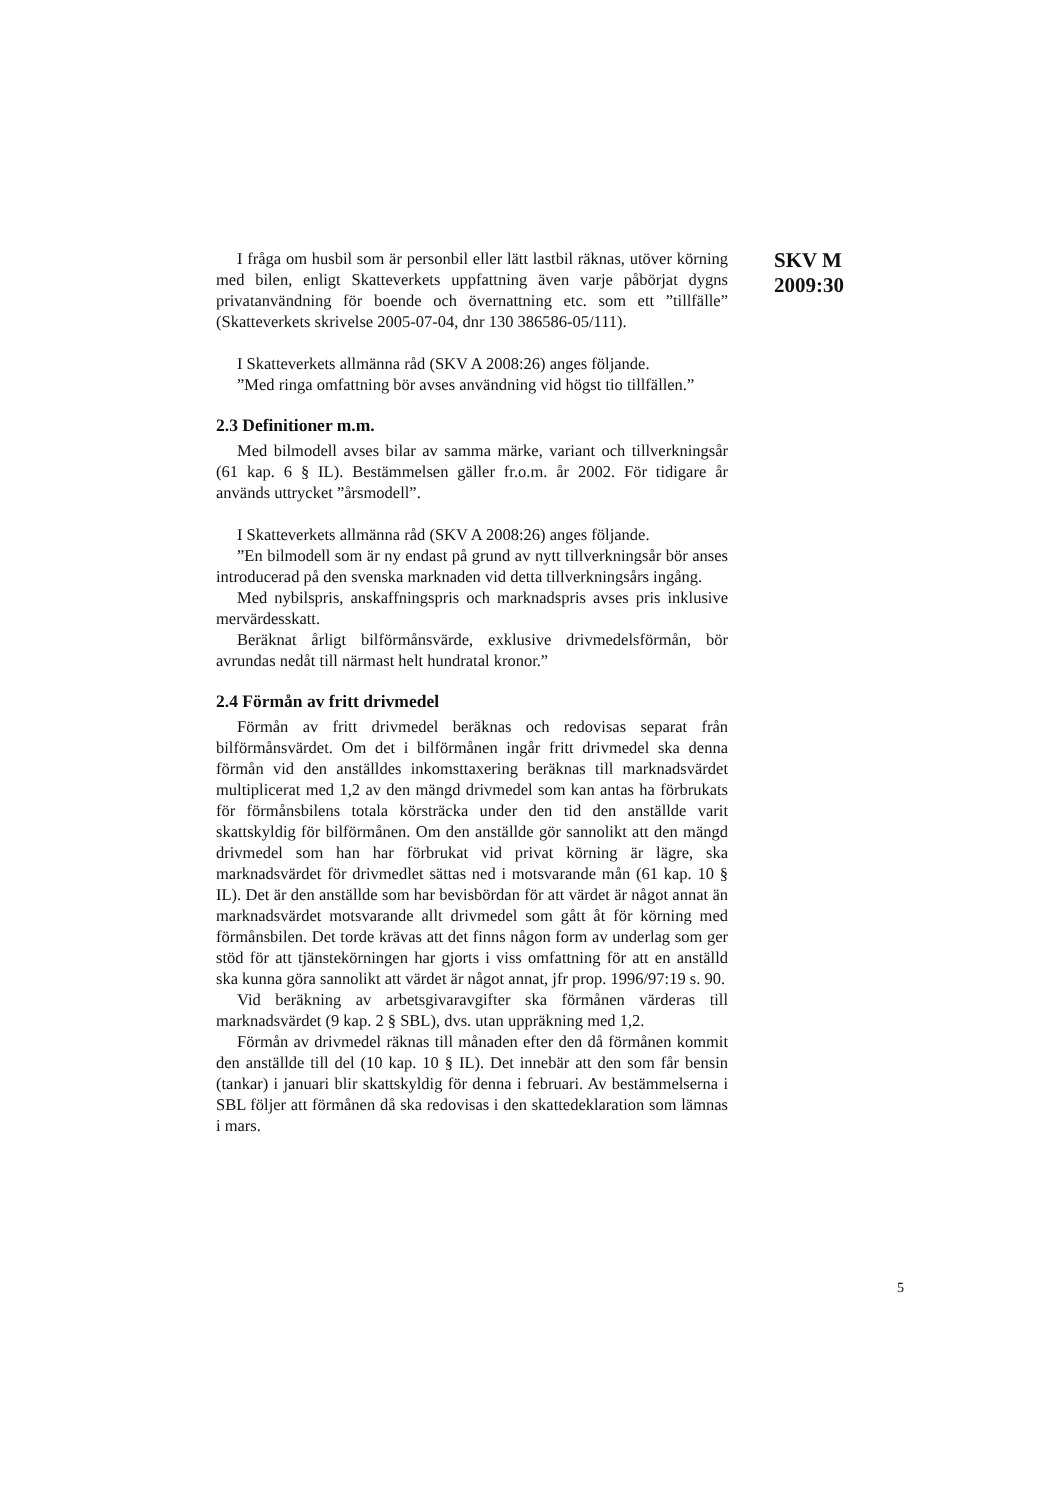SKV M
2009:30
I fråga om husbil som är personbil eller lätt lastbil räknas, utöver körning med bilen, enligt Skatteverkets uppfattning även varje påbörjat dygns privatanvändning för boende och övernattning etc. som ett ”tillfälle” (Skatteverkets skrivelse 2005-07-04, dnr 130 386586-05/111).
I Skatteverkets allmänna råd (SKV A 2008:26) anges följande.
”Med ringa omfattning bör avses användning vid högst tio tillfällen.”
2.3 Definitioner m.m.
Med bilmodell avses bilar av samma märke, variant och tillverkningsår (61 kap. 6 § IL). Bestämmelsen gäller fr.o.m. år 2002. För tidigare år används uttrycket ”årsmodell”.
I Skatteverkets allmänna råd (SKV A 2008:26) anges följande.
”En bilmodell som är ny endast på grund av nytt tillverkningsår bör anses introducerad på den svenska marknaden vid detta tillverkningsårs ingång.
Med nybilspris, anskaffningspris och marknadspris avses pris inklusive mervärdesskatt.
Beräknat årligt bilförmånsvärde, exklusive drivmedelsförmån, bör avrundas nedåt till närmast helt hundratal kronor.”
2.4 Förmån av fritt drivmedel
Förmån av fritt drivmedel beräknas och redovisas separat från bilförmånsvärdet. Om det i bilförmånen ingår fritt drivmedel ska denna förmån vid den anställdes inkomsttaxering beräknas till marknadsvärdet multiplicerat med 1,2 av den mängd drivmedel som kan antas ha förbrukats för förmånsbilens totala körsträcka under den tid den anställde varit skattskyldig för bilförmånen. Om den anställde gör sannolikt att den mängd drivmedel som han har förbrukat vid privat körning är lägre, ska marknadsvärdet för drivmedlet sättas ned i motsvarande mån (61 kap. 10 § IL). Det är den anställde som har bevisbördan för att värdet är något annat än marknadsvärdet motsvarande allt drivmedel som gått åt för körning med förmånsbilen. Det torde krävas att det finns någon form av underlag som ger stöd för att tjänstekörningen har gjorts i viss omfattning för att en anställd ska kunna göra sannolikt att värdet är något annat, jfr prop. 1996/97:19 s. 90.
Vid beräkning av arbetsgivaravgifter ska förmånen värderas till marknadsvärdet (9 kap. 2 § SBL), dvs. utan uppräkning med 1,2.
Förmån av drivmedel räknas till månaden efter den då förmånen kommit den anställde till del (10 kap. 10 § IL). Det innebär att den som får bensin (tankar) i januari blir skattskyldig för denna i februari. Av bestämmelserna i SBL följer att förmånen då ska redovisas i den skattedeklaration som lämnas i mars.
5